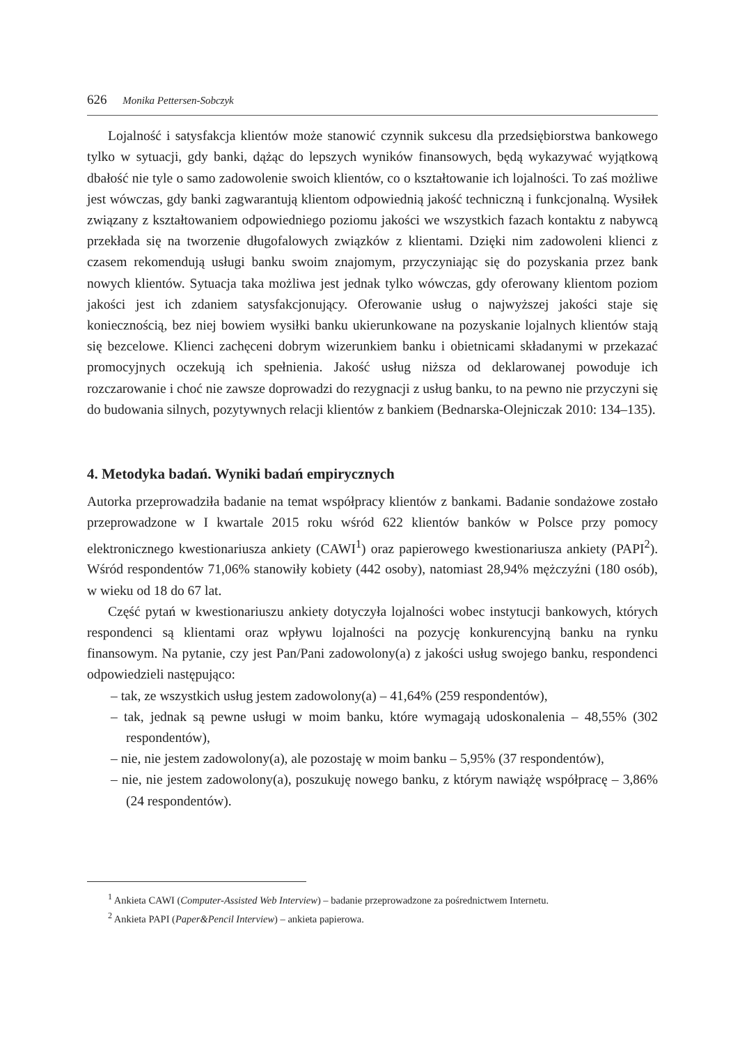626 Monika Pettersen-Sobczyk
Lojalność i satysfakcja klientów może stanowić czynnik sukcesu dla przedsiębiorstwa bankowego tylko w sytuacji, gdy banki, dążąc do lepszych wyników finansowych, będą wykazywać wyjątkową dbałość nie tyle o samo zadowolenie swoich klientów, co o kształtowanie ich lojalności. To zaś możliwe jest wówczas, gdy banki zagwarantują klientom odpowiednią jakość techniczną i funkcjonalną. Wysiłek związany z kształtowaniem odpowiedniego poziomu jakości we wszystkich fazach kontaktu z nabywcą przekłada się na tworzenie długofalowych związków z klientami. Dzięki nim zadowoleni klienci z czasem rekomendują usługi banku swoim znajomym, przyczyniając się do pozyskania przez bank nowych klientów. Sytuacja taka możliwa jest jednak tylko wówczas, gdy oferowany klientom poziom jakości jest ich zdaniem satysfakcjonujący. Oferowanie usług o najwyższej jakości staje się koniecznością, bez niej bowiem wysiłki banku ukierunkowane na pozyskanie lojalnych klientów stają się bezcelowe. Klienci zachęceni dobrym wizerunkiem banku i obietnicami składanymi w przekazać promocyjnych oczekują ich spełnienia. Jakość usług niższa od deklarowanej powoduje ich rozczarowanie i choć nie zawsze doprowadzi do rezygnacji z usług banku, to na pewno nie przyczyni się do budowania silnych, pozytywnych relacji klientów z bankiem (Bednarska-Olejniczak 2010: 134–135).
4. Metodyka badań. Wyniki badań empirycznych
Autorka przeprowadziła badanie na temat współpracy klientów z bankami. Badanie sondażowe zostało przeprowadzone w I kwartale 2015 roku wśród 622 klientów banków w Polsce przy pomocy elektronicznego kwestionariusza ankiety (CAWI<sup>1</sup>) oraz papierowego kwestionariusza ankiety (PAPI<sup>2</sup>). Wśród respondentów 71,06% stanowiły kobiety (442 osoby), natomiast 28,94% mężczyźni (180 osób), w wieku od 18 do 67 lat.
Część pytań w kwestionariuszu ankiety dotyczyła lojalności wobec instytucji bankowych, których respondenci są klientami oraz wpływu lojalności na pozycję konkurencyjną banku na rynku finansowym. Na pytanie, czy jest Pan/Pani zadowolony(a) z jakości usług swojego banku, respondenci odpowiedzieli następująco:
– tak, ze wszystkich usług jestem zadowolony(a) – 41,64% (259 respondentów),
– tak, jednak są pewne usługi w moim banku, które wymagają udoskonalenia – 48,55% (302 respondentów),
– nie, nie jestem zadowolony(a), ale pozostaję w moim banku – 5,95% (37 respondentów),
– nie, nie jestem zadowolony(a), poszukuję nowego banku, z którym nawiążę współpracę – 3,86% (24 respondentów).
<sup>1</sup> Ankieta CAWI (Computer-Assisted Web Interview) – badanie przeprowadzone za pośrednictwem Internetu.
<sup>2</sup> Ankieta PAPI (Paper&Pencil Interview) – ankieta papierowa.